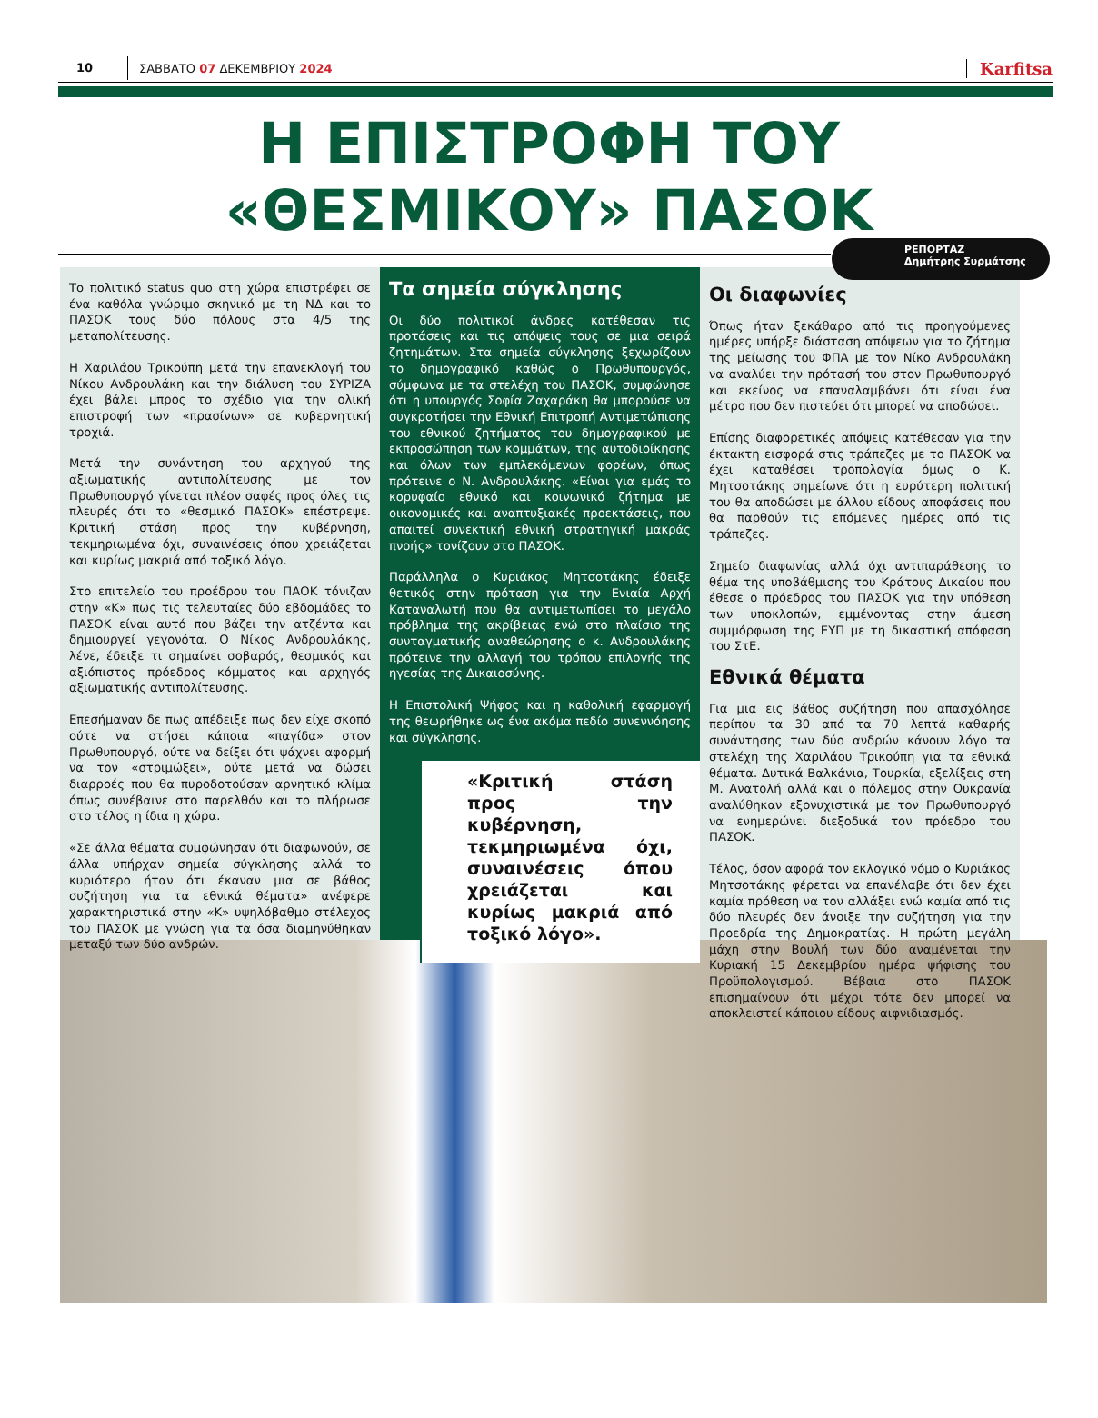10 ΣΑΒΒΑΤΟ 07 ΔΕΚΕΜΒΡΙΟΥ 2024 Karfitsa
Η ΕΠΙΣΤΡΟΦΗ ΤΟΥ
«ΘΕΣΜΙΚΟΥ» ΠΑΣΟΚ
ΡΕΠΟΡΤΑΖ
Δημήτρης Συρμάτσης
Το πολιτικό status quo στη χώρα επιστρέφει σε ένα καθόλα γνώριμο σκηνικό με τη ΝΔ και το ΠΑΣΟΚ τους δύο πόλους στα 4/5 της μεταπολίτευσης.
Η Χαριλάου Τρικούπη μετά την επανεκλογή του Νίκου Ανδρουλάκη και την διάλυση του ΣΥΡΙΖΑ έχει βάλει μπρος το σχέδιο για την ολική επιστροφή των «πρασίνων» σε κυβερνητική τροχιά.
Μετά την συνάντηση του αρχηγού της αξιωματικής αντιπολίτευσης με τον Πρωθυπουργό γίνεται πλέον σαφές προς όλες τις πλευρές ότι το «θεσμικό ΠΑΣΟΚ» επέστρεψε. Κριτική στάση προς την κυβέρνηση, τεκμηριωμένα όχι, συναινέσεις όπου χρειάζεται και κυρίως μακριά από τοξικό λόγο.
Στο επιτελείο του προέδρου του ΠΑΟΚ τόνιζαν στην «Κ» πως τις τελευταίες δύο εβδομάδες το ΠΑΣΟΚ είναι αυτό που βάζει την ατζέντα και δημιουργεί γεγονότα. Ο Νίκος Ανδρουλάκης, λένε, έδειξε τι σημαίνει σοβαρός, θεσμικός και αξιόπιστος πρόεδρος κόμματος και αρχηγός αξιωματικής αντιπολίτευσης.
Επεσήμαναν δε πως απέδειξε πως δεν είχε σκοπό ούτε να στήσει κάποια «παγίδα» στον Πρωθυπουργό, ούτε να δείξει ότι ψάχνει αφορμή να τον «στριμώξει», ούτε μετά να δώσει διαρροές που θα πυροδοτούσαν αρνητικό κλίμα όπως συνέβαινε στο παρελθόν και το πλήρωσε στο τέλος η ίδια η χώρα.
«Σε άλλα θέματα συμφώνησαν ότι διαφωνούν, σε άλλα υπήρχαν σημεία σύγκλησης αλλά το κυριότερο ήταν ότι έκαναν μια σε βάθος συζήτηση για τα εθνικά θέματα» ανέφερε χαρακτηριστικά στην «Κ» υψηλόβαθμο στέλεχος του ΠΑΣΟΚ με γνώση για τα όσα διαμηνύθηκαν μεταξύ των δύο ανδρών.
Τα σημεία σύγκλησης
Οι δύο πολιτικοί άνδρες κατέθεσαν τις προτάσεις και τις απόψεις τους σε μια σειρά ζητημάτων. Στα σημεία σύγκλησης ξεχωρίζουν το δημογραφικό καθώς ο Πρωθυπουργός, σύμφωνα με τα στελέχη του ΠΑΣΟΚ, συμφώνησε ότι η υπουργός Σοφία Ζαχαράκη θα μπορούσε να συγκροτήσει την Εθνική Επιτροπή Αντιμετώπισης του εθνικού ζητήματος του δημογραφικού με εκπροσώπηση των κομμάτων, της αυτοδιοίκησης και όλων των εμπλεκόμενων φορέων, όπως πρότεινε ο Ν. Ανδρουλάκης. «Είναι για εμάς το κορυφαίο εθνικό και κοινωνικό ζήτημα με οικονομικές και αναπτυξιακές προεκτάσεις, που απαιτεί συνεκτική εθνική στρατηγική μακράς πνοής» τονίζουν στο ΠΑΣΟΚ.
Παράλληλα ο Κυριάκος Μητσοτάκης έδειξε θετικός στην πρόταση για την Ενιαία Αρχή Καταναλωτή που θα αντιμετωπίσει το μεγάλο πρόβλημα της ακρίβειας ενώ στο πλαίσιο της συνταγματικής αναθεώρησης ο κ. Ανδρουλάκης πρότεινε την αλλαγή του τρόπου επιλογής της ηγεσίας της Δικαιοσύνης.
Η Επιστολική Ψήφος και η καθολική εφαρμογή της θεωρήθηκε ως ένα ακόμα πεδίο συνεννόησης και σύγκλησης.
«Κριτική στάση προς την κυβέρνηση, τεκμηριωμένα όχι, συναινέσεις όπου χρειάζεται και κυρίως μακριά από τοξικό λόγο».
Οι διαφωνίες
Όπως ήταν ξεκάθαρο από τις προηγούμενες ημέρες υπήρξε διάσταση απόψεων για το ζήτημα της μείωσης του ΦΠΑ με τον Νίκο Ανδρουλάκη να αναλύει την πρότασή του στον Πρωθυπουργό και εκείνος να επαναλαμβάνει ότι είναι ένα μέτρο που δεν πιστεύει ότι μπορεί να αποδώσει.
Επίσης διαφορετικές απόψεις κατέθεσαν για την έκτακτη εισφορά στις τράπεζες με το ΠΑΣΟΚ να έχει καταθέσει τροπολογία όμως ο Κ. Μητσοτάκης σημείωνε ότι η ευρύτερη πολιτική του θα αποδώσει με άλλου είδους αποφάσεις που θα παρθούν τις επόμενες ημέρες από τις τράπεζες.
Σημείο διαφωνίας αλλά όχι αντιπαράθεσης το θέμα της υποβάθμισης του Κράτους Δικαίου που έθεσε ο πρόεδρος του ΠΑΣΟΚ για την υπόθεση των υποκλοπών, εμμένοντας στην άμεση συμμόρφωση της ΕΥΠ με τη δικαστική απόφαση του ΣτΕ.
Εθνικά θέματα
Για μια εις βάθος συζήτηση που απασχόλησε περίπου τα 30 από τα 70 λεπτά καθαρής συνάντησης των δύο ανδρών κάνουν λόγο τα στελέχη της Χαριλάου Τρικούπη για τα εθνικά θέματα. Δυτικά Βαλκάνια, Τουρκία, εξελίξεις στη Μ. Ανατολή αλλά και ο πόλεμος στην Ουκρανία αναλύθηκαν εξονυχιστικά με τον Πρωθυπουργό να ενημερώνει διεξοδικά τον πρόεδρο του ΠΑΣΟΚ.
Τέλος, όσον αφορά τον εκλογικό νόμο ο Κυριάκος Μητσοτάκης φέρεται να επανέλαβε ότι δεν έχει καμία πρόθεση να τον αλλάξει ενώ καμία από τις δύο πλευρές δεν άνοιξε την συζήτηση για την Προεδρία της Δημοκρατίας. Η πρώτη μεγάλη μάχη στην Βουλή των δύο αναμένεται την Κυριακή 15 Δεκεμβρίου ημέρα ψήφισης του Προϋπολογισμού. Βέβαια στο ΠΑΣΟΚ επισημαίνουν ότι μέχρι τότε δεν μπορεί να αποκλειστεί κάποιου είδους αιφνιδιασμός.